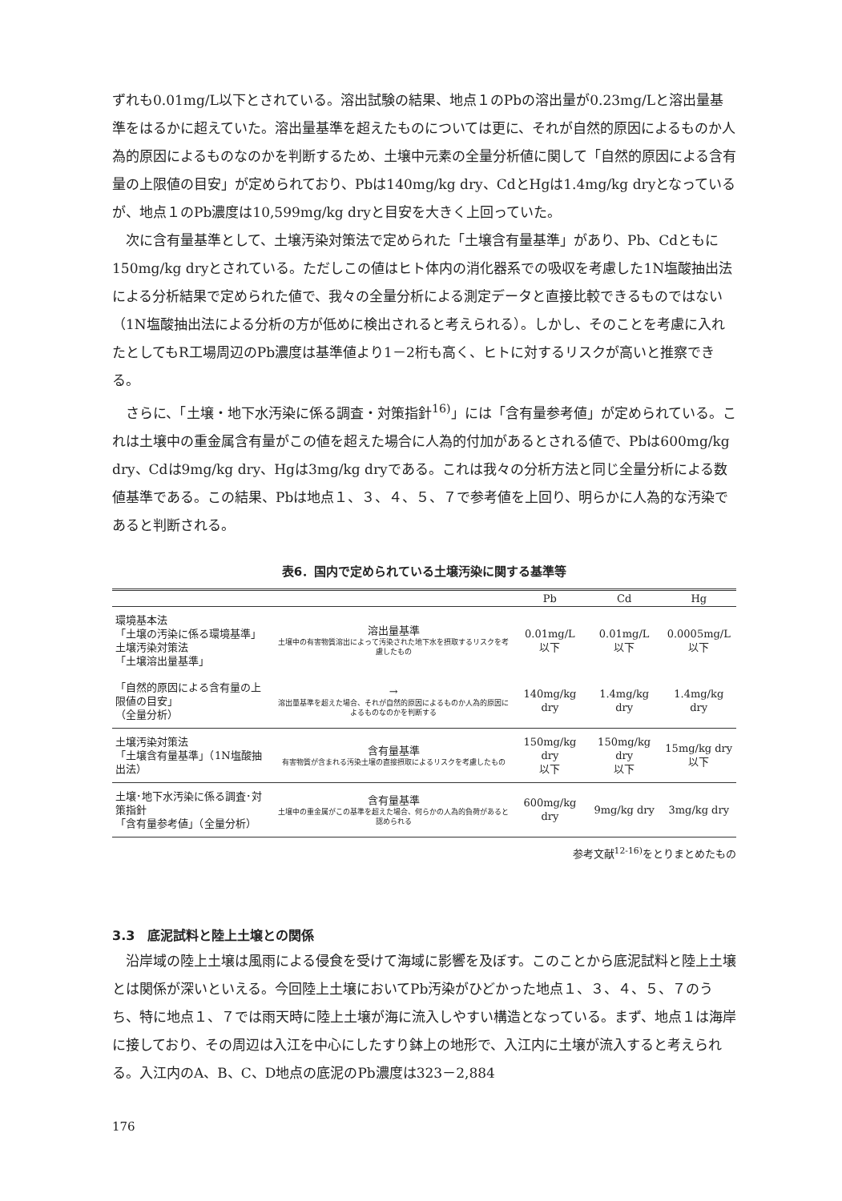ずれも0.01mg/L以下とされている。溶出試験の結果、地点１のPbの溶出量が0.23mg/Lと溶出量基準をはるかに超えていた。溶出量基準を超えたものについては更に、それが自然的原因によるものか人為的原因によるものなのかを判断するため、土壌中元素の全量分析値に関して「自然的原因による含有量の上限値の目安」が定められており、Pbは140mg/kg dry、CdとHgは1.4mg/kg dryとなっているが、地点１のPb濃度は10,599mg/kg dryと目安を大きく上回っていた。
次に含有量基準として、土壌汚染対策法で定められた「土壌含有量基準」があり、Pb、Cdともに150mg/kg dryとされている。ただしこの値はヒト体内の消化器系での吸収を考慮した1N塩酸抽出法による分析結果で定められた値で、我々の全量分析による測定データと直接比較できるものではない（1N塩酸抽出法による分析の方が低めに検出されると考えられる）。しかし、そのことを考慮に入れたとしてもR工場周辺のPb濃度は基準値より1－2桁も高く、ヒトに対するリスクが高いと推察できる。
さらに、「土壌・地下水汚染に係る調査・対策指針<sup>16)</sup>」には「含有量参考値」が定められている。これは土壌中の重金属含有量がこの値を超えた場合に人為的付加があるとされる値で、Pbは600mg/kg dry、Cdは9mg/kg dry、Hgは3mg/kg dryである。これは我々の分析方法と同じ全量分析による数値基準である。この結果、Pbは地点１、３、４、５、７で参考値を上回り、明らかに人為的な汚染であると判断される。
表6．国内で定められている土壌汚染に関する基準等
| | | Pb | Cd | Hg |
| --- | --- | --- | --- | --- |
| 環境基本法 「土壌の汚染に係る環境基準」 土壌汚染対策法 「土壌溶出量基準」 | 溶出量基準 土壌中の有害物質溶出によって汚染された地下水を摂取するリスクを考慮したもの | 0.01mg/L 以下 | 0.01mg/L 以下 | 0.0005mg/L 以下 |
| 「自然的原因による含有量の上限値の目安」 （全量分析） | → 溶出量基準を超えた場合、それが自然的原因によるものか人為的原因によるものなのかを判断する | 140mg/kg dry | 1.4mg/kg dry | 1.4mg/kg dry |
| 土壌汚染対策法 「土壌含有量基準」（1N塩酸抽出法） | 含有量基準 有害物質が含まれる汚染土壌の直接摂取によるリスクを考慮したもの | 150mg/kg dry 以下 | 150mg/kg dry 以下 | 15mg/kg dry 以下 |
| 土壌･地下水汚染に係る調査･対策指針 「含有量参考値」（全量分析） | 含有量基準 土壌中の重金属がこの基準を超えた場合、何らかの人為的負荷があると認められる | 600mg/kg dry | 9mg/kg dry | 3mg/kg dry |
参考文献<sup>12-16)</sup>をとりまとめたもの
3.3　底泥試料と陸上土壌との関係
沿岸域の陸上土壌は風雨による侵食を受けて海域に影響を及ぼす。このことから底泥試料と陸上土壌とは関係が深いといえる。今回陸上土壌においてPb汚染がひどかった地点１、３、４、５、７のうち、特に地点１、７では雨天時に陸上土壌が海に流入しやすい構造となっている。まず、地点１は海岸に接しており、その周辺は入江を中心にしたすり鉢上の地形で、入江内に土壌が流入すると考えられる。入江内のA、B、C、D地点の底泥のPb濃度は323－2,884
176